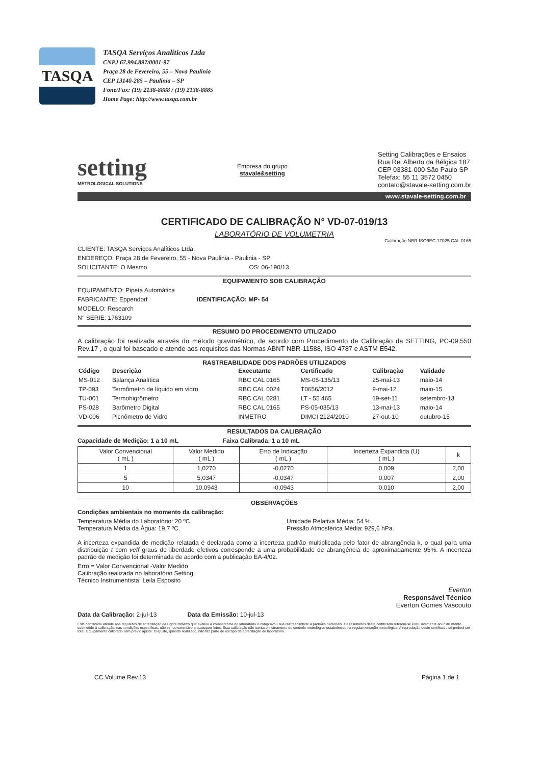TASQA
TASQA Serviços Analíticos Ltda
CNPJ 67.994.897/0001-97
Praça 28 de Fevereiro, 55 – Nova Paulínia
CEP 13140-285 – Paulínia – SP
Fone/Fax: (19) 2138-8888 / (19) 2138-8885
Home Page: http://www.tasqa.com.br
setting
METROLOGICAL SOLUTIONS
Empresa do grupo
stavale&setting
Setting Calibrações e Ensaios
Rua Rei Alberto da Bélgica 187
CEP 03381-000 São Paulo SP
Telefax: 55 11 3572 0450
contato@stavale-setting.com.br
www.stavale-setting.com.br
CERTIFICADO DE CALIBRAÇÃO N° VD-07-019/13
LABORATÓRIO DE VOLUMETRIA
Calibração NBR ISO/IEC 17025 CAL 0165
CLIENTE: TASQA Serviços Analíticos Ltda.
ENDEREÇO: Praça 28 de Fevereiro, 55 - Nova Paulinia - Paulinia - SP
SOLICITANTE: O Mesmo OS: 06-190/13
EQUIPAMENTO SOB CALIBRAÇÃO
EQUIPAMENTO: Pipeta Automática
FABRICANTE: Eppendorf IDENTIFICAÇÃO: MP- 54
MODELO: Research
N° SERIE: 1763109
RESUMO DO PROCEDIMENTO UTILIZADO
A calibração foi realizada através do método gravimétrico, de acordo com Procedimento de Calibração da SETTING, PC-09.550 Rev.17 , o qual foi baseado e atende aos requisitos das Normas ABNT NBR-11588, ISO 4787 e ASTM E542.
RASTREABILIDADE DOS PADRÕES UTILIZADOS
| Código | Descrição | Executante | Certificado | Calibração | Validade |
| --- | --- | --- | --- | --- | --- |
| MS-012 | Balança Analítica | RBC CAL 0165 | MS-05-135/13 | 25-mai-13 | maio-14 |
| TP-093 | Termômetro de líquido em vidro | RBC CAL 0024 | T0656/2012 | 9-mai-12 | maio-15 |
| TU-001 | Termohigrômetro | RBC CAL 0281 | LT - 55 465 | 19-set-11 | setembro-13 |
| PS-028 | Barômetro Digital | RBC CAL 0165 | PS-05-035/13 | 13-mai-13 | maio-14 |
| VD-006 | Picnômetro de Vidro | INMETRO | DIMCI 2124/2010 | 27-out-10 | outubro-15 |
RESULTADOS DA CALIBRAÇÃO
Capacidade de Medição: 1 a 10 mL Faixa Calibrada: 1 a 10 mL
| Valor Convencional ( mL ) | Valor Medido ( mL ) | Erro de Indicação ( mL ) | Incerteza Expandida (U) ( mL ) | k |
| --- | --- | --- | --- | --- |
| 1 | 1,0270 | -0,0270 | 0,009 | 2,00 |
| 5 | 5,0347 | -0,0347 | 0,007 | 2,00 |
| 10 | 10,0943 | -0,0943 | 0,010 | 2,00 |
OBSERVAÇÕES
Condições ambientais no momento da calibração:
Temperatura Média do Laboratório: 20 ºC.
Temperatura Média da Água: 19,7 ºC.
Umidade Relativa Média: 54 %.
Pressão Atmosférica Média: 929,6 hPa.
A incerteza expandida de medição relatada é declarada como a incerteza padrão multiplicada pelo fator de abrangência k, o qual para uma distribuição t com veff graus de liberdade efetivos corresponde a uma probabilidade de abrangência de aproximadamente 95%. A incerteza padrão de medição foi determinada de acordo com a publicação EA-4/02.
Erro = Valor Convencional -Valor Medido
Calibração realizada no laboratório Setting.
Técnico Instrumentista: Leila Esposito
Everton
Responsável Técnico
Everton Gomes Vascouto
Data da Calibração: 2-jul-13 Data da Emissão: 10-jul-13
Este certificado atende aos requisitos de acreditação da Cgcre/Inmetro que avaliou a competência do laboratório e comprovou sua rastreabilidade a padrões nacionais. Os resultados deste certificado referem-se exclusivamente ao instrumento submetido à calibração, nas condições específicas, não sendo extensivo a quaisquer lotes. Esta calibração não isenta o instrumento do controle metrológico estabelecido na regulamentação metrológica. A reprodução deste certificado só poderá ser total. Equipamento calibrado sem prévio ajuste. O ajuste, quando realizado, não faz parte do escopo de acreditação do laboratório.
CC Volume Rev.13 Página 1 de 1